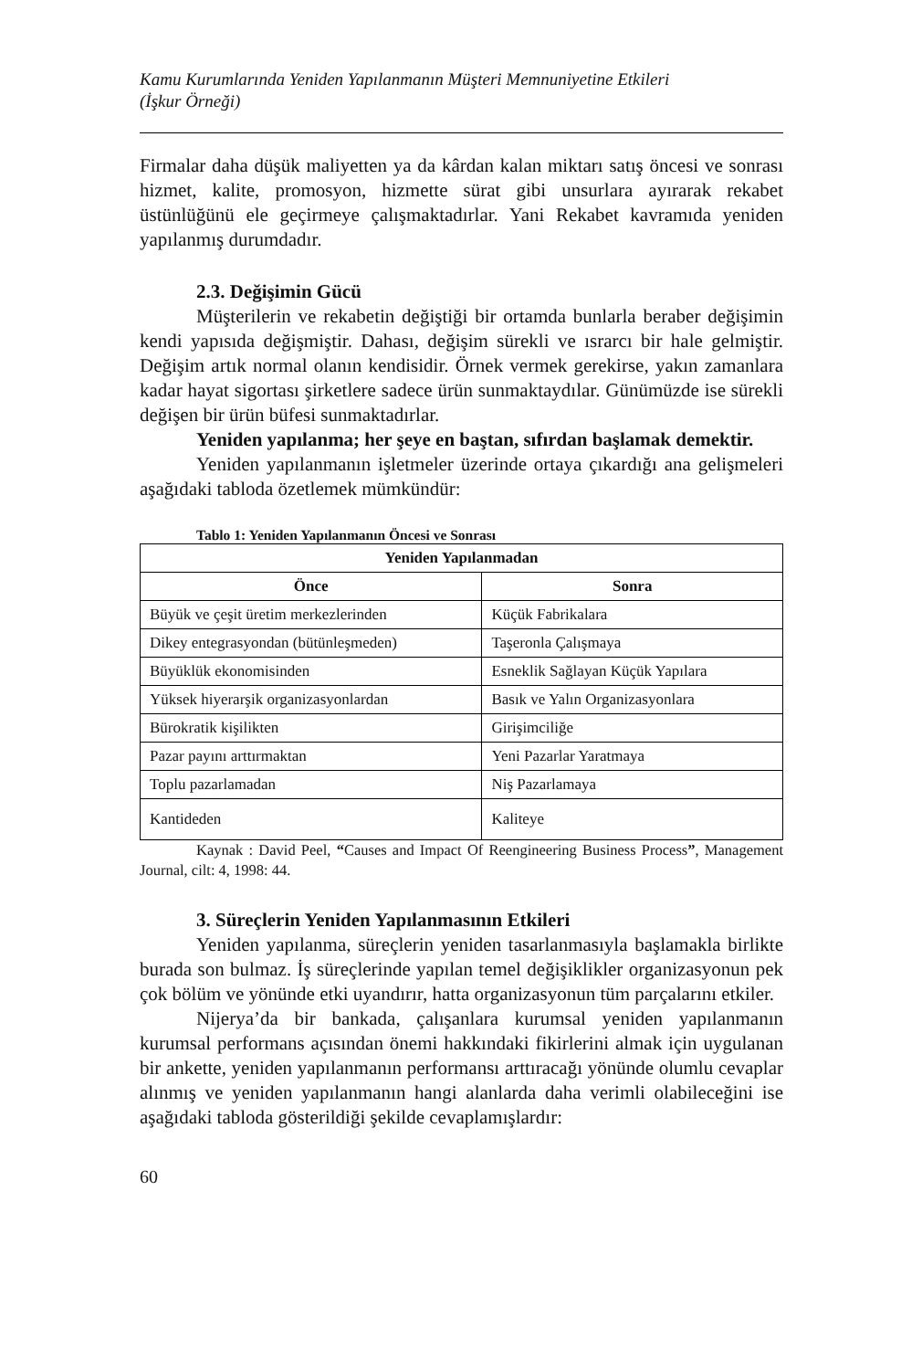Kamu Kurumlarında Yeniden Yapılanmanın Müşteri Memnuniyetine Etkileri
(İşkur Örneği)
Firmalar daha düşük maliyetten ya da kârdan kalan miktarı satış öncesi ve sonrası hizmet, kalite, promosyon, hizmette sürat gibi unsurlara ayırarak rekabet üstünlüğünü ele geçirmeye çalışmaktadırlar. Yani Rekabet kavramıda yeniden yapılanmış durumdadır.
2.3. Değişimin Gücü
Müşterilerin ve rekabetin değiştiği bir ortamda bunlarla beraber değişimin kendi yapısıda değişmiştir. Dahası, değişim sürekli ve ısrarcı bir hale gelmiştir. Değişim artık normal olanın kendisidir. Örnek vermek gerekirse, yakın zamanlara kadar hayat sigortası şirketlere sadece ürün sunmaktaydılar. Günümüzde ise sürekli değişen bir ürün büfesi sunmaktadırlar.
Yeniden yapılanma; her şeye en baştan, sıfırdan başlamak demektir.
Yeniden yapılanmanın işletmeler üzerinde ortaya çıkardığı ana gelişmeleri aşağıdaki tabloda özetlemek mümkündür:
Tablo 1: Yeniden Yapılanmanın Öncesi ve Sonrası
| Yeniden Yapılanmadan | |
| --- | --- |
| Önce | Sonra |
| Büyük ve çeşit üretim merkezlerinden | Küçük Fabrikalara |
| Dikey entegrasyondan (bütünleşmeden) | Taşeronla Çalışmaya |
| Büyüklük ekonomisinden | Esneklik Sağlayan Küçük Yapılara |
| Yüksek hiyerarşik organizasyonlardan | Basık ve Yalın Organizasyonlara |
| Bürokratik kişilikten | Girişimciliğe |
| Pazar payını arttırmaktan | Yeni Pazarlar Yaratmaya |
| Toplu pazarlamadan | Niş Pazarlamaya |
| Kantideden | Kaliteye |
Kaynak : David Peel, “Causes and Impact Of Reengineering Business Process”, Management Journal, cilt: 4, 1998: 44.
3. Süreçlerin Yeniden Yapılanmasının Etkileri
Yeniden yapılanma, süreçlerin yeniden tasarlanmasıyla başlamakla birlikte burada son bulmaz. İş süreçlerinde yapılan temel değişiklikler organizasyonun pek çok bölüm ve yönünde etki uyandırır, hatta organizasyonun tüm parçalarını etkiler.
Nijerya’da bir bankada, çalışanlara kurumsal yeniden yapılanmanın kurumsal performans açısından önemi hakkındaki fikirlerini almak için uygulanan bir ankette, yeniden yapılanmanın performansı arttıracağı yönünde olumlu cevaplar alınmış ve yeniden yapılanmanın hangi alanlarda daha verimli olabileceğini ise aşağıdaki tabloda gösterildiği şekilde cevaplamışlardır:
60